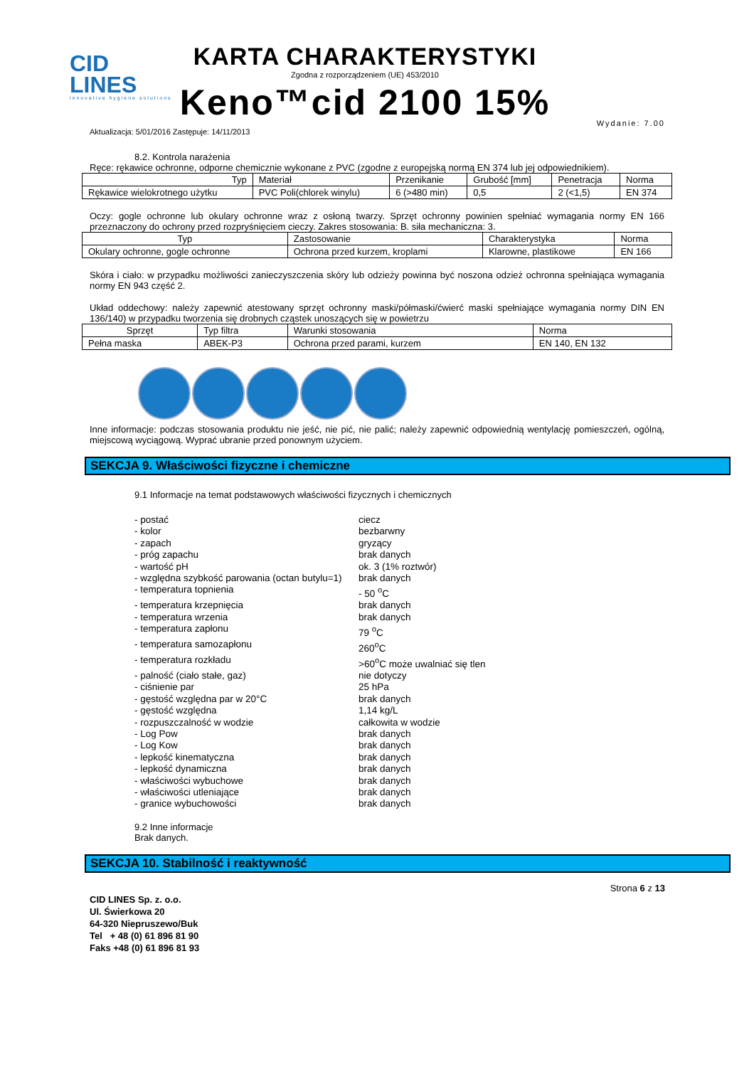CID LINES
innovative hygiene solutions
KARTA CHARAKTERYSTYKI
Zgodna z rozporządzeniem (UE) 453/2010
Keno™cid 2100 15%
Wydanie: 7.00
Aktualizacja: 5/01/2016 Zastępuje: 14/11/2013
8.2. Kontrola narażenia
Ręce: rękawice ochronne, odporne chemicznie wykonane z PVC (zgodne z europejską normą EN 374 lub jej odpowiednikiem).
| Typ | Materiał | Przenikanie | Grubość [mm] | Penetracja | Norma |
| --- | --- | --- | --- | --- | --- |
| Rękawice wielokrotnego użytku | PVC Poli(chlorek winylu) | 6 (>480 min) | 0,5 | 2 (<1,5) | EN 374 |
Oczy: gogle ochronne lub okulary ochronne wraz z osłoną twarzy. Sprzęt ochronny powinien spełniać wymagania normy EN 166 przeznaczony do ochrony przed rozpryśnięciem cieczy. Zakres stosowania: B. siła mechaniczna: 3.
| Typ | Zastosowanie | Charakterystyka | Norma |
| --- | --- | --- | --- |
| Okulary ochronne, gogle ochronne | Ochrona przed kurzem, kroplami | Klarowne, plastikowe | EN 166 |
Skóra i ciało: w przypadku możliwości zanieczyszczenia skóry lub odzieży powinna być noszona odzież ochronna spełniająca wymagania normy EN 943 część 2.
Układ oddechowy: należy zapewnić atestowany sprzęt ochronny maski/półmaski/ćwierć maski spełniające wymagania normy DIN EN 136/140) w przypadku tworzenia się drobnych cząstek unoszących się w powietrzu
| Sprzęt | Typ filtra | Warunki stosowania | Norma |
| --- | --- | --- | --- |
| Pełna maska | ABEK-P3 | Ochrona przed parami, kurzem | EN 140, EN 132 |
Inne informacje: podczas stosowania produktu nie jeść, nie pić, nie palić; należy zapewnić odpowiednią wentylację pomieszczeń, ogólną, miejscową wyciągową. Wyprać ubranie przed ponownym użyciem.
SEKCJA 9. Właściwości fizyczne i chemiczne
9.1 Informacje na temat podstawowych właściwości fizycznych i chemicznych
- postać
ciecz
- kolor
bezbarwny
- zapach
gryzący
- próg zapachu
brak danych
- wartość pH
ok. 3 (1% roztwór)
- względna szybkość parowania (octan butylu=1)
brak danych
- temperatura topnienia
- 50 <sup>o</sup>C
- temperatura krzepnięcia
brak danych
- temperatura wrzenia
brak danych
- temperatura zapłonu
79 <sup>o</sup>C
- temperatura samozapłonu
260<sup>o</sup>C
- temperatura rozkładu
>60<sup>o</sup>C może uwalniać się tlen
- palność (ciało stałe, gaz)
nie dotyczy
- ciśnienie par
25 hPa
- gęstość względna par w 20°C
brak danych
- gęstość względna
1,14 kg/L
- rozpuszczalność w wodzie
całkowita w wodzie
- Log Pow
brak danych
- Log Kow
brak danych
- lepkość kinematyczna
brak danych
- lepkość dynamiczna
brak danych
- właściwości wybuchowe
brak danych
- właściwości utleniające
brak danych
- granice wybuchowości
brak danych
9.2 Inne informacje
Brak danych.
SEKCJA 10. Stabilność i reaktywność
Strona 6 z 13
CID LINES Sp. z. o.o.
Ul. Świerkowa 20
64-320 Niepruszewo/Buk
Tel + 48 (0) 61 896 81 90
Faks +48 (0) 61 896 81 93